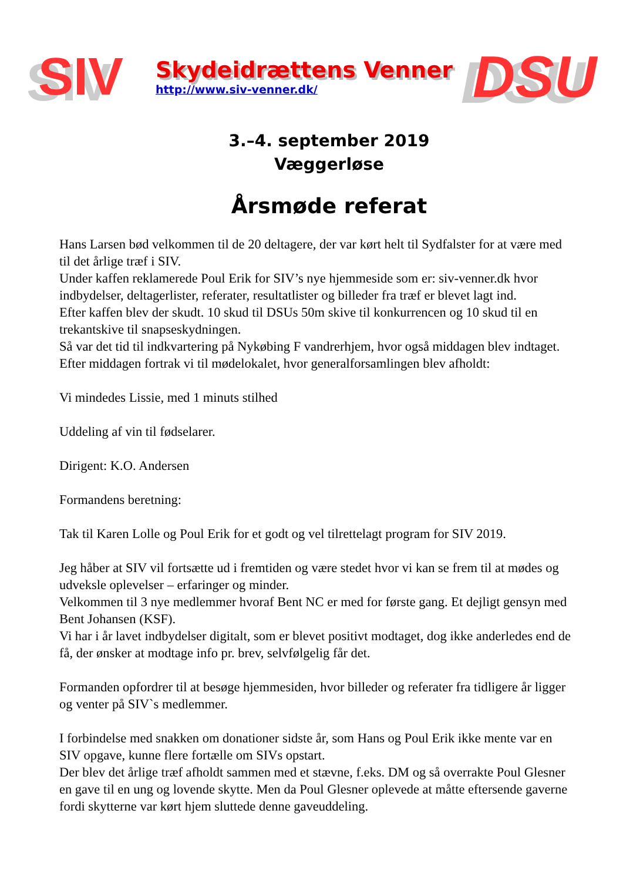SIV
Skydeidrættens Venner
http://www.siv-venner.dk/
DSU
3.–4. september 2019
Væggerløse
Årsmøde referat
Hans Larsen bød velkommen til de 20 deltagere, der var kørt helt til Sydfalster for at være med til det årlige træf i SIV.
Under kaffen reklamerede Poul Erik for SIV’s nye hjemmeside som er: siv-venner.dk hvor indbydelser, deltagerlister, referater, resultatlister og billeder fra træf er blevet lagt ind.
Efter kaffen blev der skudt. 10 skud til DSUs 50m skive til konkurrencen og 10 skud til en trekantskive til snapseskydningen.
Så var det tid til indkvartering på Nykøbing F vandrerhjem, hvor også middagen blev indtaget.
Efter middagen fortrak vi til mødelokalet, hvor generalforsamlingen blev afholdt:
Vi mindedes Lissie, med 1 minuts stilhed
Uddeling af vin til fødselarer.
Dirigent: K.O. Andersen
Formandens beretning:
Tak til Karen Lolle og Poul Erik for et godt og vel tilrettelagt program for SIV 2019.
Jeg håber at SIV vil fortsætte ud i fremtiden og være stedet hvor vi kan se frem til at mødes og udveksle oplevelser – erfaringer og minder.
Velkommen til 3 nye medlemmer hvoraf Bent NC er med for første gang. Et dejligt gensyn med Bent Johansen (KSF).
Vi har i år lavet indbydelser digitalt, som er blevet positivt modtaget, dog ikke anderledes end de få, der ønsker at modtage info pr. brev, selvfølgelig får det.
Formanden opfordrer til at besøge hjemmesiden, hvor billeder og referater fra tidligere år ligger og venter på SIV`s medlemmer.
I forbindelse med snakken om donationer sidste år, som Hans og Poul Erik ikke mente var en SIV opgave, kunne flere fortælle om SIVs opstart.
Der blev det årlige træf afholdt sammen med et stævne, f.eks. DM og så overrakte Poul Glesner en gave til en ung og lovende skytte. Men da Poul Glesner oplevede at måtte eftersende gaverne fordi skytterne var kørt hjem sluttede denne gaveuddeling.